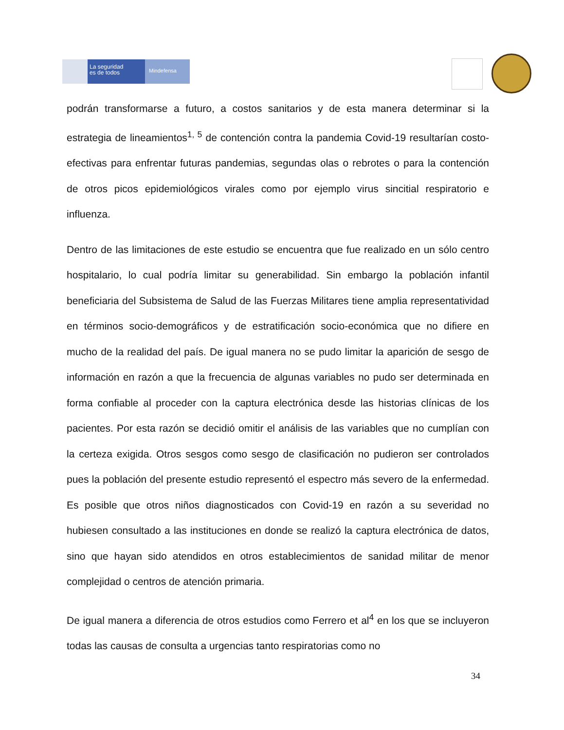La seguridad
es de todos
Mindefensa
podrán transformarse a futuro, a costos sanitarios y de esta manera determinar si la estrategia de lineamientos<sup>1, 5</sup> de contención contra la pandemia Covid-19 resultarían costo-efectivas para enfrentar futuras pandemias, segundas olas o rebrotes o para la contención de otros picos epidemiológicos virales como por ejemplo virus sincitial respiratorio e influenza.
Dentro de las limitaciones de este estudio se encuentra que fue realizado en un sólo centro hospitalario, lo cual podría limitar su generabilidad. Sin embargo la población infantil beneficiaria del Subsistema de Salud de las Fuerzas Militares tiene amplia representatividad en términos socio-demográficos y de estratificación socio-económica que no difiere en mucho de la realidad del país. De igual manera no se pudo limitar la aparición de sesgo de información en razón a que la frecuencia de algunas variables no pudo ser determinada en forma confiable al proceder con la captura electrónica desde las historias clínicas de los pacientes. Por esta razón se decidió omitir el análisis de las variables que no cumplían con la certeza exigida. Otros sesgos como sesgo de clasificación no pudieron ser controlados pues la población del presente estudio representó el espectro más severo de la enfermedad. Es posible que otros niños diagnosticados con Covid-19 en razón a su severidad no hubiesen consultado a las instituciones en donde se realizó la captura electrónica de datos, sino que hayan sido atendidos en otros establecimientos de sanidad militar de menor complejidad o centros de atención primaria.
De igual manera a diferencia de otros estudios como Ferrero et al<sup>4</sup> en los que se incluyeron todas las causas de consulta a urgencias tanto respiratorias como no
34